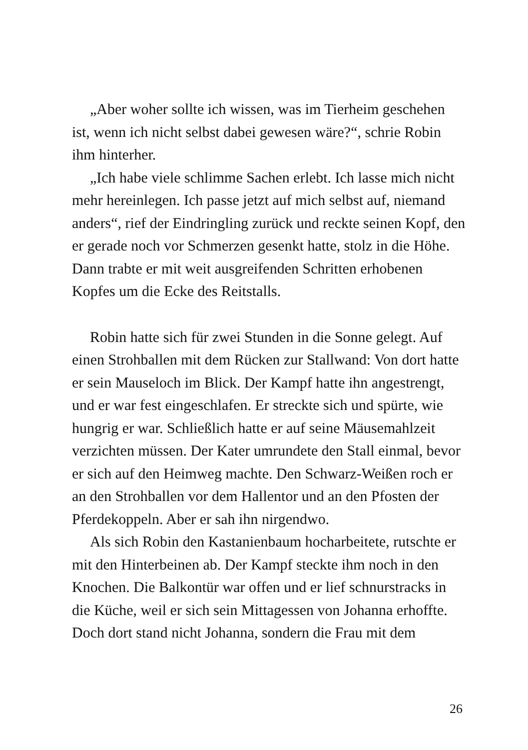„Aber woher sollte ich wissen, was im Tierheim geschehen ist, wenn ich nicht selbst dabei gewesen wäre?“, schrie Robin ihm hinterher.
„Ich habe viele schlimme Sachen erlebt. Ich lasse mich nicht mehr hereinlegen. Ich passe jetzt auf mich selbst auf, niemand anders“, rief der Eindringling zurück und reckte seinen Kopf, den er gerade noch vor Schmerzen gesenkt hatte, stolz in die Höhe. Dann trabte er mit weit ausgreifenden Schritten erhobenen Kopfes um die Ecke des Reitstalls.
Robin hatte sich für zwei Stunden in die Sonne gelegt. Auf einen Strohballen mit dem Rücken zur Stallwand: Von dort hatte er sein Mauseloch im Blick. Der Kampf hatte ihn angestrengt, und er war fest eingeschlafen. Er streckte sich und spürte, wie hungrig er war. Schließlich hatte er auf seine Mäusemahlzeit verzichten müssen. Der Kater umrundete den Stall einmal, bevor er sich auf den Heimweg machte. Den Schwarz-Weißen roch er an den Strohballen vor dem Hallentor und an den Pfosten der Pferdekoppeln. Aber er sah ihn nirgendwo.
Als sich Robin den Kastanienbaum hocharbeitete, rutschte er mit den Hinterbeinen ab. Der Kampf steckte ihm noch in den Knochen. Die Balkontür war offen und er lief schnurstracks in die Küche, weil er sich sein Mittagessen von Johanna erhoffte. Doch dort stand nicht Johanna, sondern die Frau mit dem
26